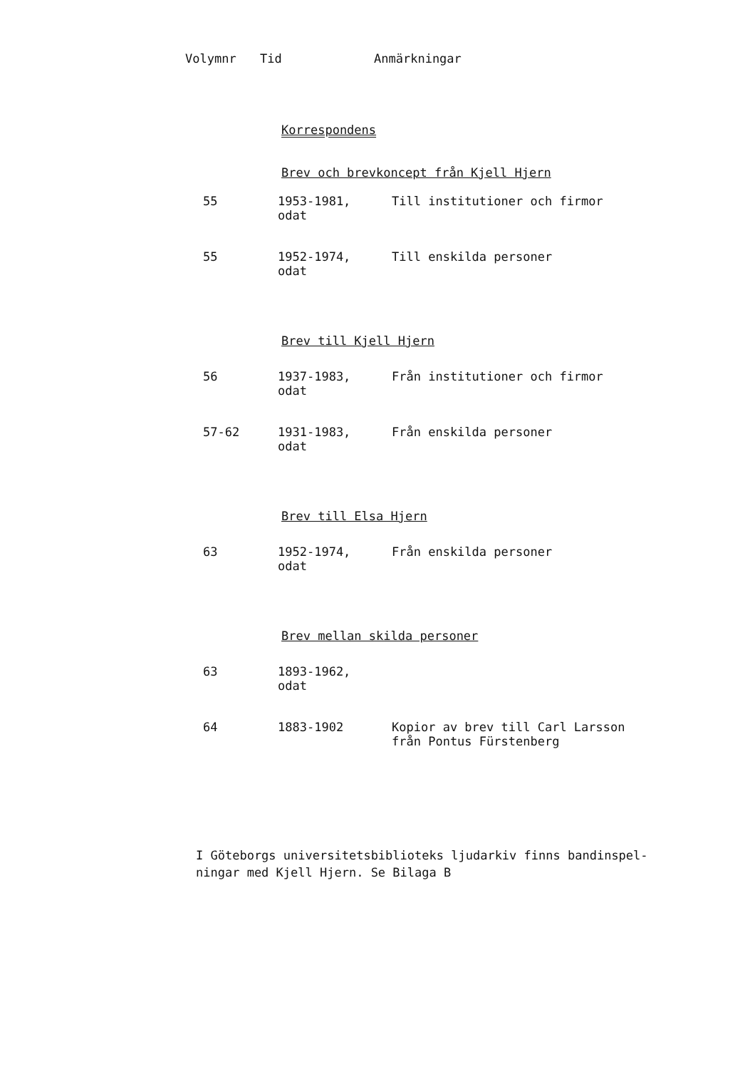| Volymnr | Tid | Anmärkningar |
| --- | --- | --- |
Korrespondens
Brev och brevkoncept från Kjell Hjern
| 55 | 1953-1981, odat | Till institutioner och firmor |
| 55 | 1952-1974, odat | Till enskilda personer |
Brev till Kjell Hjern
| 56 | 1937-1983, odat | Från institutioner och firmor |
| 57-62 | 1931-1983, odat | Från enskilda personer |
Brev till Elsa Hjern
| 63 | 1952-1974, odat | Från enskilda personer |
Brev mellan skilda personer
| 63 | 1893-1962, odat | |
| 64 | 1883-1902 | Kopior av brev till Carl Larsson från Pontus Fürstenberg |
I Göteborgs universitetsbiblioteks ljudarkiv finns bandinspel-
ningar med Kjell Hjern. Se Bilaga B